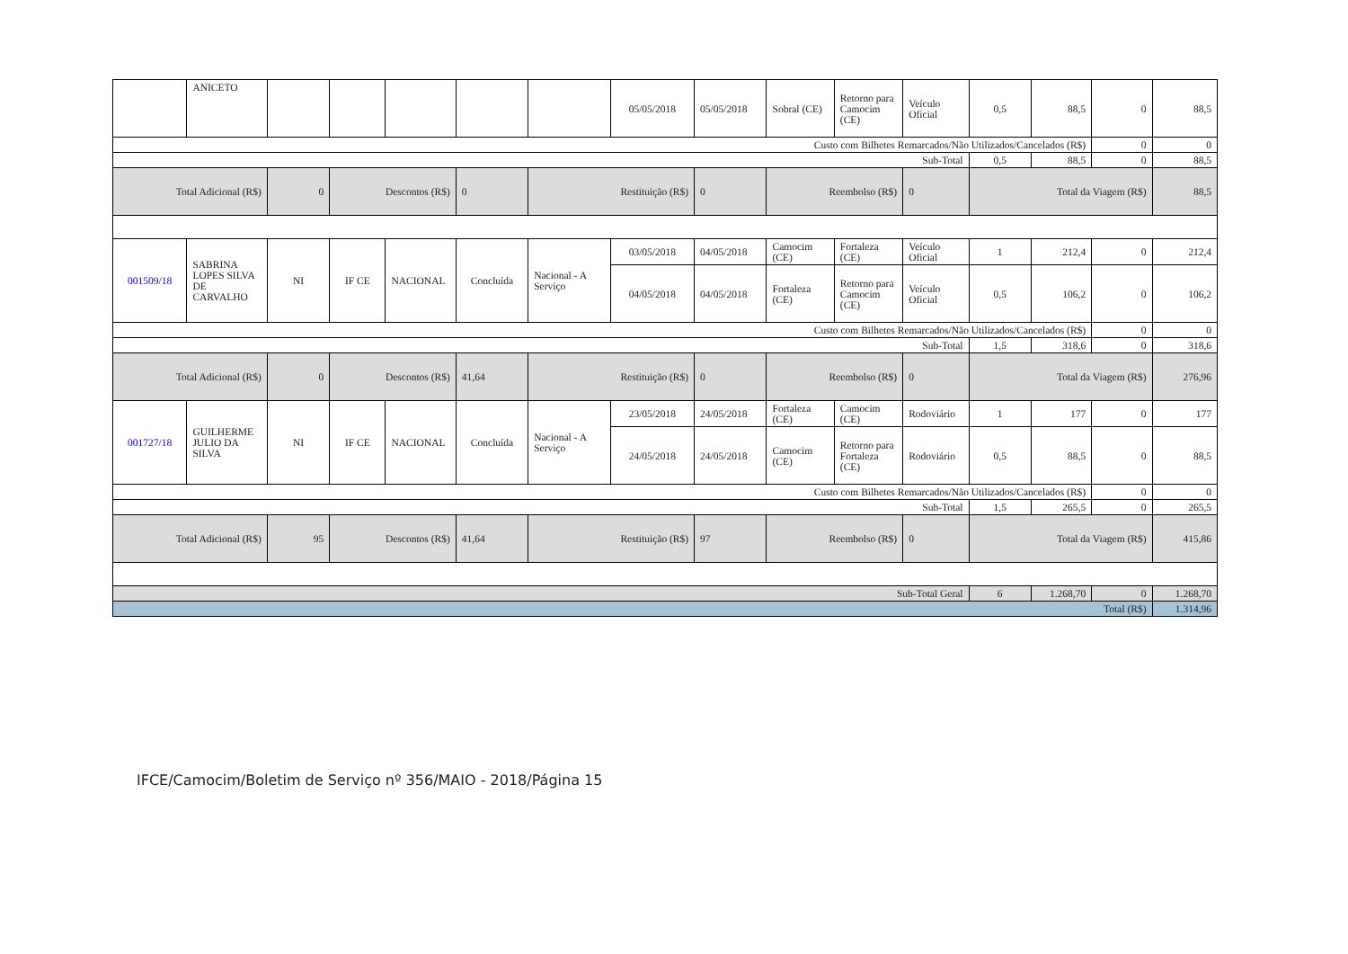| | ANICETO | | | | | | 05/05/2018 | 05/05/2018 | Sobral (CE) | Retorno para Camocim (CE) | Veículo Oficial | 0,5 | 88,5 | 0 | 88,5 |
| Custo com Bilhetes Remarcados/Não Utilizados/Cancelados (R$) | | | | | | | | | | | | | | 0 | 0 |
| Sub-Total | | | | | | | | | | | | 0,5 | 88,5 | 0 | 88,5 |
| Total Adicional (R$) | | 0 | Descontos (R$) | | 0 | Restituição (R$) | | 0 | Reembolso (R$) | | 0 | Total da Viagem (R$) | | | 88,5 |
| 001509/18 | SABRINA LOPES SILVA DE CARVALHO | NI | IF CE | NACIONAL | Concluída | Nacional - A Serviço | 03/05/2018 | 04/05/2018 | Camocim (CE) | Fortaleza (CE) | Veículo Oficial | 1 | 212,4 | 0 | 212,4 |
| | | | | | | | 04/05/2018 | 04/05/2018 | Fortaleza (CE) | Retorno para Camocim (CE) | Veículo Oficial | 0,5 | 106,2 | 0 | 106,2 |
| Custo com Bilhetes Remarcados/Não Utilizados/Cancelados (R$) | | | | | | | | | | | | | | 0 | 0 |
| Sub-Total | | | | | | | | | | | | 1,5 | 318,6 | 0 | 318,6 |
| Total Adicional (R$) | | 0 | Descontos (R$) | | 41,64 | Restituição (R$) | | 0 | Reembolso (R$) | | 0 | Total da Viagem (R$) | | | 276,96 |
| 001727/18 | GUILHERME JULIO DA SILVA | NI | IF CE | NACIONAL | Concluída | Nacional - A Serviço | 23/05/2018 | 24/05/2018 | Fortaleza (CE) | Camocim (CE) | Rodoviário | 1 | 177 | 0 | 177 |
| | | | | | | | 24/05/2018 | 24/05/2018 | Camocim (CE) | Retorno para Fortaleza (CE) | Rodoviário | 0,5 | 88,5 | 0 | 88,5 |
| Custo com Bilhetes Remarcados/Não Utilizados/Cancelados (R$) | | | | | | | | | | | | | | 0 | 0 |
| Sub-Total | | | | | | | | | | | | 1,5 | 265,5 | 0 | 265,5 |
| Total Adicional (R$) | | 95 | Descontos (R$) | | 41,64 | Restituição (R$) | | 97 | Reembolso (R$) | | 0 | Total da Viagem (R$) | | | 415,86 |
| Sub-Total Geral | | | | | | | | | | | | 6 | 1.268,70 | 0 | 1.268,70 |
| Total (R$) | | | | | | | | | | | | | | | 1.314,96 |
IFCE/Camocim/Boletim de Serviço nº 356/MAIO - 2018/Página 15